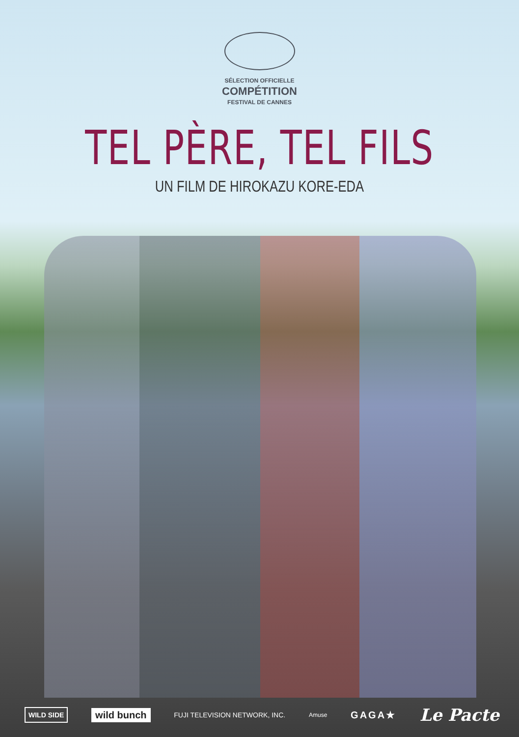SÉLECTION OFFICIELLE
COMPÉTITION
FESTIVAL DE CANNES
TEL PÈRE, TEL FILS
UN FILM DE HIROKAZU KORE-EDA
WILD SIDE wild bunch FUJI TELEVISION NETWORK, INC. Amuse GAGA★ Le Pacte